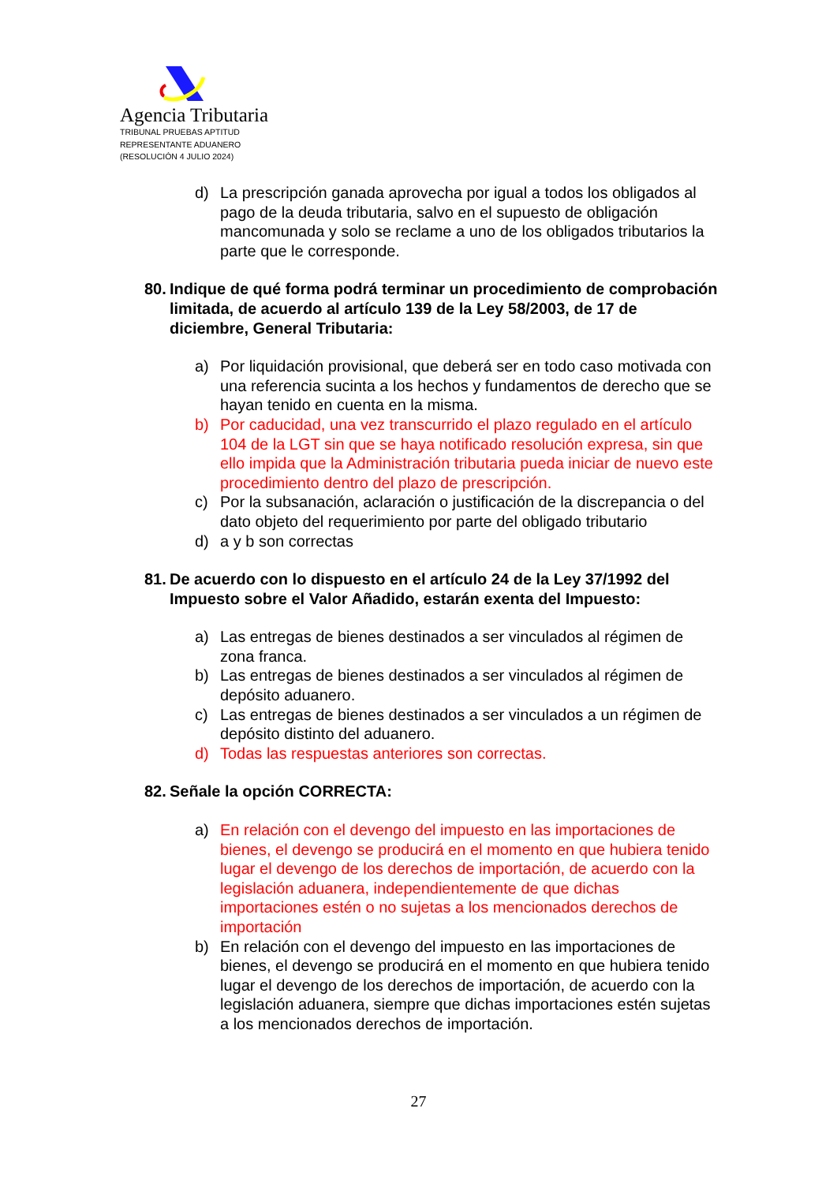Agencia Tributaria
TRIBUNAL PRUEBAS APTITUD
REPRESENTANTE ADUANERO
(RESOLUCIÓN 4 JULIO 2024)
d) La prescripción ganada aprovecha por igual a todos los obligados al pago de la deuda tributaria, salvo en el supuesto de obligación mancomunada y solo se reclame a uno de los obligados tributarios la parte que le corresponde.
80. Indique de qué forma podrá terminar un procedimiento de comprobación limitada, de acuerdo al artículo 139 de la Ley 58/2003, de 17 de diciembre, General Tributaria:
a) Por liquidación provisional, que deberá ser en todo caso motivada con una referencia sucinta a los hechos y fundamentos de derecho que se hayan tenido en cuenta en la misma.
b) Por caducidad, una vez transcurrido el plazo regulado en el artículo 104 de la LGT sin que se haya notificado resolución expresa, sin que ello impida que la Administración tributaria pueda iniciar de nuevo este procedimiento dentro del plazo de prescripción.
c) Por la subsanación, aclaración o justificación de la discrepancia o del dato objeto del requerimiento por parte del obligado tributario
d) a y b son correctas
81. De acuerdo con lo dispuesto en el artículo 24 de la Ley 37/1992 del Impuesto sobre el Valor Añadido, estarán exenta del Impuesto:
a) Las entregas de bienes destinados a ser vinculados al régimen de zona franca.
b) Las entregas de bienes destinados a ser vinculados al régimen de depósito aduanero.
c) Las entregas de bienes destinados a ser vinculados a un régimen de depósito distinto del aduanero.
d) Todas las respuestas anteriores son correctas.
82. Señale la opción CORRECTA:
a) En relación con el devengo del impuesto en las importaciones de bienes, el devengo se producirá en el momento en que hubiera tenido lugar el devengo de los derechos de importación, de acuerdo con la legislación aduanera, independientemente de que dichas importaciones estén o no sujetas a los mencionados derechos de importación
b) En relación con el devengo del impuesto en las importaciones de bienes, el devengo se producirá en el momento en que hubiera tenido lugar el devengo de los derechos de importación, de acuerdo con la legislación aduanera, siempre que dichas importaciones estén sujetas a los mencionados derechos de importación.
27